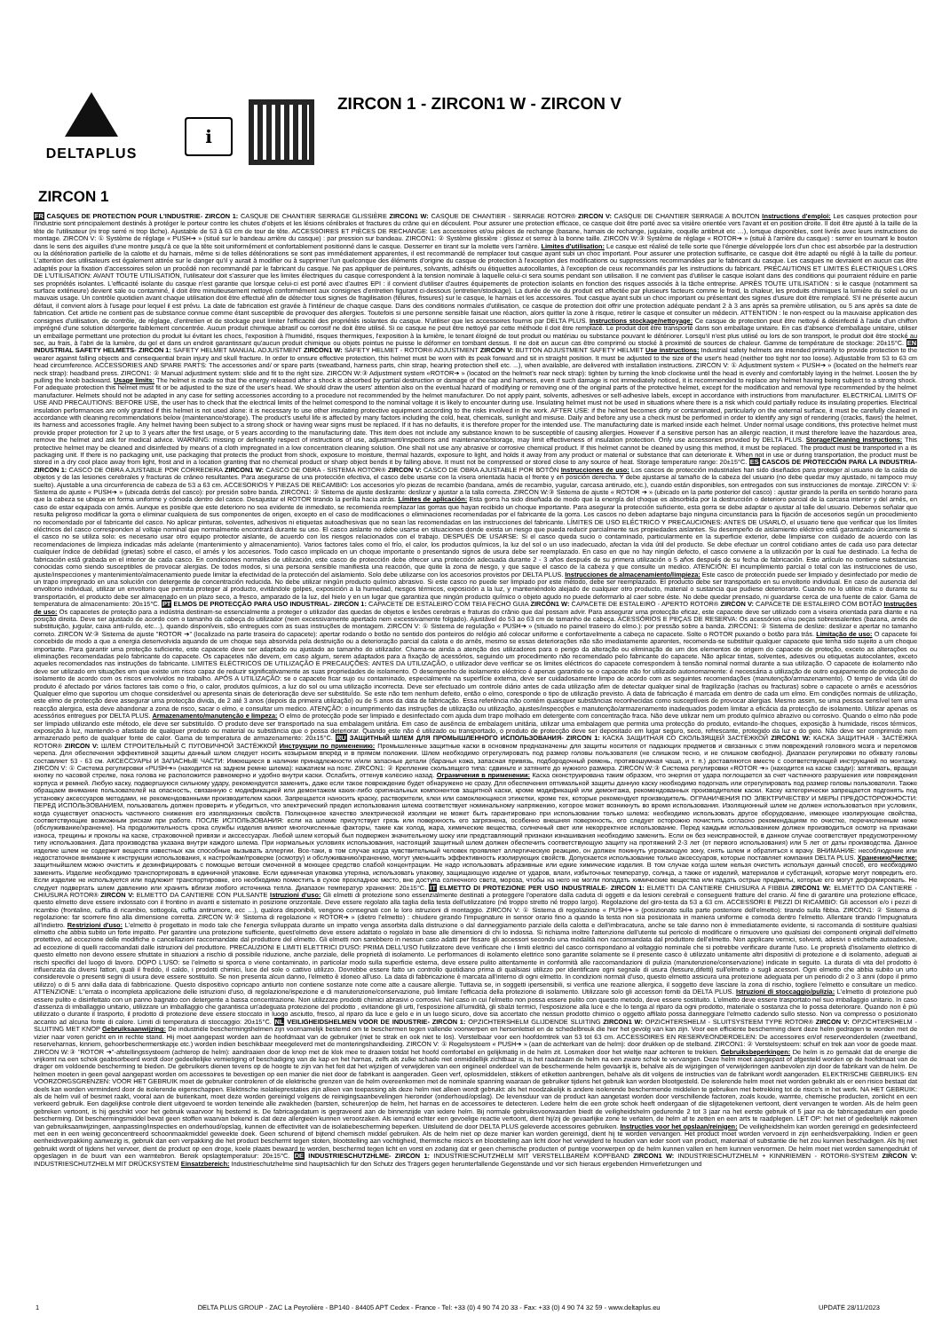DELTAPLUS
i
ZIRCON 1 - ZIRCON1 W - ZIRCON V
ZIRCON 1
FR CASQUES DE PROTECTION POUR L'INDUSTRIE- ZIRCON 1: CASQUE DE CHANTIER SERRAGE GLISSIÈRE ZIRCON1 W: CASQUE DE CHANTIER - SERRAGE ROTOR® ZIRCON V: CASQUE DE CHANTIER SERRAGE A BOUTON Instructions d'emploi: Les casques protection pour l'industrie sont principalement destinés à protéger le porteur contre les chutes d'objets et les lésions cérébrales et fractures du crâne qui en découlent. Pour assurer une protection efficace, ce casque doit être porté avec sa visière orientée vers l'avant et en position droite. Il doit être ajusté à la taille de la tête de l'utilisateur (ni trop serré ni trop lâche). Ajustable de 53 à 63 cm de tour de tête. ACCESSOIRES ET PIÈCES DE RECHANGE: Les accessoires et/ou pièces de rechange (basane, harnais de rechange, jugulaire, coquille antibruit etc …), lorsque disponibles, sont livrés avec leurs instructions de montage. ZIRCON V: ① Système de réglage « PUSH➔ » (situé sur le bandeau arrière du casque) : par pression sur bandeau. ZIRCON1: ② Système glissière : glissez et serrez à la bonne taille. ZIRCON W:③ Système de réglage « ROTOR➔ » (situé à l'arrière du casque) : serrer en tournant le bouton dans le sens des aiguilles d'une montre jusqu'à ce que la tête soit uniformément et confortablement positionné dans le casque. Desserrer en tirant sur la molette vers l'arrière. Limites d'utilisation: Le casque est réalisé de telle sorte que l'énergie développée lors d'un choc est absorbée par la destruction ou la détérioration partielle de la calotte et du harnais, même si de telles détériorations se sont pas immédiatement apparentes, il est recommandé de remplacer tout casque ayant subi un choc important. Pour assurer une protection suffisante, ce casque doit être adapté ou réglé à la taille du porteur. L'attention des utilisateurs est également attirée sur le danger qu'il y aurait à modifier ou à supprimer l'un quelconque des éléments d'origine du casque de protection à l'exception des modifications ou suppressions recommandées par le fabricant du casque. Les casques ne devraient en aucun cas être adaptés pour la fixation d'accessoires selon un procédé non recommandé par le fabricant du casque. Ne pas appliquer de peintures, solvants, adhésifs ou étiquettes autocollantes, à l'exception de ceux recommandés par les instructions du fabricant. PRÉCAUTIONS ET LIMITES ÉLECTRIQUES LORS DE L'UTILISATION: AVANT TOUTE UTILISATION, l'utilisateur doit s'assurer que les limites électriques du casque correspondent à la tension nominale à laquelle celui-ci sera soumis pendant son utilisation. Il ne convient pas d'utiliser le casque isolant dans des conditions qui pourraient réduire en partie ses propriétés isolantes. L'efficacité isolante du casque n'est garantie que lorsque celui-ci est porté avec d'autres EPI : il convient d'utiliser d'autres équipements de protection isolants en fonction des risques associés à la tâche entreprise. APRÈS TOUTE UTILISATION : si le casque (notamment sa surface extérieure) devient sale ou contaminé, il doit être minutieusement nettoyé conformément aux consignes d'entretien figurant ci-dessous (entretien/stockage). La durée de vie du produit est affectée par plusieurs facteurs comme le froid, la chaleur, les produits chimiques la lumière du soleil ou un mauvais usage. Un contrôle quotidien avant chaque utilisation doit être effectué afin de détecter tous signes de fragilisation (fêlures, fissures) sur le casque, le harnais et les accessoires. Tout casque ayant subi un choc important ou présentant des signes d'usure doit être remplacé. S'il ne présente aucun défaut, il convient alors à l'usage pour lequel il est prévu. La date de fabrication est gravée à l'intérieur de chaque casque. Dans des conditions normales d'utilisation, ce casque de protection doit offrir une protection adéquate pendant 2 à 3 ans après sa première utilisation, ou 5 ans après sa date de fabrication. Cet article ne contient pas de substance connue comme étant susceptible de provoquer des allergies. Toutefois si une personne sensible faisait une réaction, alors quitter la zone à risque, retirer le casque et consulter un médecin. ATTENTION : le non-respect ou la mauvaise application des consignes d'utilisation, de contrôle, de réglage, d'entretien et de stockage peut limiter l'efficacité des propriétés isolantes du casque. N'utiliser que les accessoires fournis par DELTA PLUS. Instructions stockage/nettoyage: Ce casque de protection peut être nettoyé & désinfecté à l'aide d'un chiffon imprégné d'une solution détergente faiblement concentrée. Aucun produit chimique abrasif ou corrosif ne doit être utilisé. Si ce casque ne peut être nettoyé par cette méthode il doit être remplacé. Le produit doit être transporté dans son emballage unitaire. En cas d'absence d'emballage unitaire, utiliser un emballage permettant une protection du produit lui évitant les chocs, l'exposition à l'humidité, risques thermiques, l'exposition à la lumière, le tenant éloigné de tout produit ou matériau ou substance pouvant le détériorer. Lorsqu'il n'est plus utilisé ou lors de son transport, le produit doit être stocké au sec, au frais, à l'abri de la lumière, du gel et dans un endroit garantissant qu'aucun produit chimique ou objets pointus ne puisse le déformer en tombant dessus. Il ne doit en aucun cas être comprimé ou stocké à proximité de sources de chaleur. Gamme de température de stockage: 20±15°C. EN INDUSTRIAL SAFETY HELMETS- ZIRCON 1: SAFETY HELMET MANUAL ADJUSTMENT ZIRCON1 W: SAFETY HELMET - ROTOR® ADJUSTMENT ZIRCON V: BUTTON ADJUSTMENT SAFETY HELMET Use instructions: Industrial safety helmets are intended primarily to provide protection to the wearer against falling objects and consequential brain injury and skull fracture. In order to ensure effective protection, this helmet must be worn with its peak forward and sit in straight position. It must be adjusted to the size of the user's head (neither too tight nor too loose). Adjustable from 53 to 63 cm head circumference. ACCESSORIES AND SPARE PARTS: The accessories and/ or spare parts (sweatband, harness parts, chin strap, hearing protection shell etc. ...), when available, are delivered with installation instructions. ZIRCON V: ① Adjustment system « PUSH➔ » (located on the helmet's rear neck strap): headband press. ZIRCON1: ② Manual adjustment system: slide and fit to the right size. ZIRCON W:③ Adjustment system «ROTOR➔ » (located on the helmet's rear neck strap): tighten by turning the knob clockwise until the head is evenly and comfortably laying in the helmet. Loosen the by pulling the knob backward. Usage limits: The helmet is made so that the energy released after a shock is absorbed by partial destruction or damage of the cap and harness, even if such damage is not immediately noticed, it is recommended to replace any helmet having being subject to a strong shock. For adequate protection this helmet must fit or be adjusted to the size of the user's head. We should draw the users' attention also on the eventual hazard of modifying or removing one of the original parts of the protective helmet, except for the modification and removal type recommended by the helmet manufacturer. Helmets should not be adapted in any case for setting accessories according to a procedure not recommended by the helmet manufacturer. Do not apply paint, solvents, adhesives or self-adhesive labels, except in accordance with instructions from manufacturer. ELECTRICAL LIMITS OF USE AND PRECAUTIONS: BEFORE USE, the user has to check that the electrical limits of the helmet correspond to the nominal voltage it is likely to encounter during use. Insulating helmet must not be used in situations where there is a risk which could partially reduce its insulating properties. Electrical insulation performances are only granted if this helmet is not used alone: it is necessary to use other insulating protective equipment according to the risks involved in the work. AFTER USE: if the helmet becomes dirty or contaminated, particularly on the external surface, it must be carefully cleaned in accordance with cleaning recommendations below (maintenance/storage). The product's useful life is affected by many factors including the cold, heat, chemicals, sunlight and misuse. Daily and before any use a check must be performed in order to identify any sign of rendering (cracks, flaws) the helmet, its harness and accessories fragile. Any helmet having been subject to a strong shock or having wear signs must be replaced. If it has no defaults, it is therefore proper for the intended use. The manufacturing date is marked inside each helmet. Under normal usage conditions, this protective helmet must provide proper protection for 2 up to 3 years after the first usage, or 5 years according to the manufacturing date. This item does not include any substance known to be susceptible of causing allergies. However if a sensitive person has an allergic reaction, it must therefore leave the hazardous area, remove the helmet and ask for medical advice. WARNING: missing or deficiently respect of instructions of use, adjustment/inspections and maintenance/storage, may limit effectiveness of insulation protection. Only use accessories provided by DELTA PLUS. Storage/Cleaning instructions: This protective helmet may be cleaned and disinfected by means of a cloth impregnated in a low concentration cleaning solution. One shall not use any abrasive or corrosive chemical product. If this helmet cannot be cleaned by using this method, it must be replaced. The product must be transported in a its packaging unit. If there is no packaging unit, use packaging that protects the product from shock, exposure to moisture, thermal hazards, exposure to light, and holds it away from any product or material or substance that can deteriorate it. When not in use or during transportation, the product must be stored in a dry cool place away from light, frost and in a location granting that no chemical product or sharp object bends it by falling above. It must not be compressed or stored close to any source of heat. Storage temperature range: 20±15°C. ES CASCOS DE PROTECCIÓN PARA LA INDUSTRIA- ZIRCON 1: CASCO DE OBRA AJUSTABLE POR CORREDERA ZIRCON1 W: CASCO DE OBRA - SISTEMA ROTOR® ZIRCON V: CASCO DE OBRA AJUSTABLE POR BOTÓN Instrucciones de uso: Los cascos de protección industriales han sido diseñados para proteger al usuario de la caída de objetos y de las lesiones cerebrales y fracturas de cráneo resultantes. Para asegurarse de una protección efectiva, el casco debe usarse con la visera orientada hacia el frente y en posición derecha. Y debe ajustarse al tamaño de la cabeza del usuario (no debe quedar muy ajustado, ni tampoco muy suelto). Ajustable a una circunferencia de cabeza de 53 a 63 cm. ACCESORIOS Y PIEZAS DE RECAMBIO: Los accesorios y/o piezas de recambio (bandana, arnés de recambio, yugular, carcasa antiruido, etc.), cuando están disponibles, son entregados con sus instrucciones de montaje. ZIRCON V: ① Sistema de ajuste « PUSH➔ » (ubicada detrás del casco): por presión sobre banda. ZIRCON1: ② Sistema de ajuste deslizante: deslizar y ajustar a la talla correcta. ZIRCON W:③ Sistema de ajuste « ROTOR ➔ » (ubicado en la parte posterior del casco) : ajustar girando la perilla en sentido horario para que la cabeza se ubique en forma uniforme y cómoda dentro del casco. Desajustar el ROTOR tirando la perilla hacia atrás. Límites de aplicación: Esta gorra ha sido diseñada de modo que la energía del choque es absorbida por la destrucción o deterioro parcial de la carcasa interior y del arnés, en caso de estar equipada con arnés. Aunque es posible que este deterioro no sea evidente de inmediato, se recomienda reemplazar las gorras que hayan recibido un choque importante. Para asegurar la protección suficiente, esta gorra se debe adaptar o ajustar al talle del usuario. Debemos señalar que resulta peligroso modificar la gorra o eliminar cualquiera de sus componentes de origen, excepto en el caso de modificaciones o eliminaciones recomendadas por el fabricante de la gorra. Los cascos no deben adaptarse bajo ninguna circunstancia para la fijación de accesorios según un procedimiento no recomendado por el fabricante del casco. No aplicar pinturas, solventes, adhesivos ni etiquetas autoadhesivas que no sean las recomendadas en las instrucciones del fabricante. LÍMITES DE USO ELÉCTRICO Y PRECAUCIONES: ANTES DE USARLO, el usuario tiene que verificar que los límites eléctricos del casco corresponden al voltaje nominal que normalmente encontrará durante su uso. El casco aislante no debe usarse en situaciones donde exista un riesgo que pueda reducir parcialmente sus propiedades aislantes. Su desempeño de aislamiento eléctrico está garantizado únicamente si el casco no se utiliza solo: es necesario usar otro equipo protector aislante, de acuerdo con los riesgos relacionados con el trabajo. DESPUÉS DE USARSE: Si el casco queda sucio o contaminado, particularmente en la superficie exterior, debe limpiarse con cuidado de acuerdo con las recomendaciones de limpieza indicadas más adelante (mantenimiento y almacenamiento). Varios factores tales como el frío, el calor, los productos químicos, la luz del sol o un uso inadecuado, afectan la vida útil del producto. Se debe efectuar un control cotidiano antes de cada uso para detectar cualquier índice de debilidad (grietas) sobre el casco, el arnés y los accesorios. Todo casco implicado en un choque importante o presentando signos de usura debe ser reemplazado. En caso en que no hay ningún defecto, el casco conviene a la utilización por la cual fue destinado. La fecha de fabricación está grabada en el interior de cada casco. En condiciones normales de utilización, este casco de protección debe ofrecer una protección adecuada durante 2 - 3 años después de su primera utilización o 5 años después de su fecha de fabricación. Este artículo no contiene substancias conocidas como siendo susceptibles de provocar alergias. De todos modos, si una persona sensible manifiesta una reacción, que quite la zona de riesgo, y que saque el casco de la cabeza y que consulte un medico. ATENCIÓN: El incumplimiento parcial o total con las instrucciones de uso, ajuste/inspecciones y mantenimiento/almacenamiento puede limitar la efectividad de la protección del aislamiento. Solo debe utilizarse con los accesorios provistos por DELTA PLUS. Instrucciones de almacenamiento/limpieza: Este casco de protección puede ser limpiado y desinfectado por medio de un trapo impregnado en una solución con detergente de concentración reducida. No debe utilizar ningún producto químico abrasivo. Si este casco no puede ser limpiado por este método, debe ser reemplazado. El producto debe ser transportado en su envoltorio individual. En caso de ausencia del envoltorio individual, utilizar un envoltorio que permita proteger al producto, evitándole golpes, exposición a la humedad, riesgos térmicos, exposición a la luz, y manteniéndolo alejado de cualquier otro producto, material o sustancia que pudiese deteriorarlo. Cuando no lo utilice más o durante su transportación, el producto debe ser almacenado en un plazo seco, a fresco, amparado de la luz, del hielo y en un lugar que garantiza que ningún producto químico o objeto agudo no puede deformarlo al caer sobre éste. No debe quedar prensado, ni guardarse cerca de una fuente de calor. Gama de temperatura de almacenamiento: 20±15°C. PT ELMOS DE PROTECÇÃO PARA USO INDUSTRIAL- ZIRCON 1: CAPACETE DE ESTALEIRO COM TEIA FECHO GUIA ZIRCON1 W: CAPACETE DE ESTALEIRO - APERTO ROTOR® ZIRCON V: CAPACETE DE ESTALEIRO COM BOTÃO Instruções de uso: Os capacetes de proteção para a indústria destinam-se essencialmente a proteger o utilizador das quedas de objetos e lesões cerebrais e fraturas do crânio que daí possam advir. Para assegurar uma protecção eficaz, este capacete deve ser utilizado com a viseira orientada para diante e na posição direita. Deve ser ajustado de acordo com o tamanho da cabeça do utilizador (nem excessivamente apertado nem excessivamente folgado). Ajustável do 53 ao 63 cm de tamanho de cabeça. ACESSÓRIOS E PEÇAS DE RESERVA: Os acessórios e/ou peças sobressalentes (bazana, arnês de substituição, jugular, caixa anti-ruído, etc…), quando disponíveis, são entregues com as suas instruções de montagem. ZIRCON V: ① Sistema de regulação « PUSH➔ » (situado no painel traseiro do elmo.): por pressão sobre a banda. ZIRCON1: ② Sistema de deslize: deslizar e apertar no tamanho correto. ZIRCON W:③ Sistema de ajuste "ROTOR ➔" (localizado na parte traseira do capacete): apertar rodando o botão no sentido dos ponteiros do relógio até colocar uniforme e confortavelmente a cabeça no capacete. Solte o ROTOR puxando o botão para trás. Limitação de uso: O capacete foi concebido de modo a que a energia desenvolvida aquando de um choque seja absorvida pela destruição ou a deterioração parcial da calota e do arnês, mesmo se essas deteriorações não são imediatamente aparentes, recomenda-se substituir qualquer capacete que tenha sido sujeito a um choque importante. Para garantir uma proteção suficiente, este capacete deve ser adaptado ou ajustado ao tamanho do utilizador. Chama-se ainda a atenção dos utilizadores para o perigo da alteração ou eliminação de um dos elementos de origem do capacete de proteção, exceto as alterações ou eliminações recomendadas pelo fabricante do capacete. Os capacetes não devem, em caso algum, serem adaptados para a fixação de acessórios, seguindo um procedimento não recomendado pelo fabricante do capacete. Não aplicar tintas, solventes, adesivos ou etiquetas autocolantes, exceto aqueles recomendados nas instruções do fabricante. LIMITES ELÉCTRICOS DE UTILIZAÇÃO E PRECAUÇÕES: ANTES DA UTILIZAÇÃO, o utilizador deve verificar se os limites eléctricos do capacete correspondem à tensão nominal normal durante a sua utilização. O capacete de isolamento não deve ser utilizado em situações em que existe um risco capaz de reduzir significativamente as suas propriedades de isolamento. O desempenho de isolamento eléctrico é apenas garantido se o capacete não for utilizado autonomamente: é necessária a utilização de outro equipamento de protecção de isolamento de acordo com os riscos envolvidos no trabalho. APÓS A UTILIZAÇÃO: se o capacete ficar sujo ou contaminado, especialmente na superfície externa, deve ser cuidadosamente limpo de acordo com as seguintes recomendações (manutenção/armazenamento). O tempo de vida útil do produto é afectado por vários factores tais como o frio, o calor, produtos químicos, a luz do sol ou uma utilização incorrecta. Deve ser efectuado um controle diário antes de cada utilização afim de detectar qualquer sinal de fragilização (rachas ou fracturas) sobre o capacete o arnês e acessórios Qualquer elmo que suportou um choque considerável ou apresenta sinais de deterioração deve ser substituído. Se este não tem nenhum defeito, então o elmo, coresponde o tipo de utilização previsto. A data de fabricação é marcada em dentro de cada um elmo. Em condições normais de utilização, este elmo de protecção deve assegurar uma protecção divida, de 2 até 3 anos (depois da primeira utilização) ou de 5 anos da data de fabricação. Essa referência não contém quaisquer substâncias reconhecidas como susceptíveis de provocar alergias. Mesmo assim, se uma pessoa sensível tem uma reacção alergica, esta deve abandonar a zona de risco, sacar o elmo, e consultar um medico. ATENÇÃO: o incumprimento das instruções de utilização ou utilização, ajustes/inspecções e manutenção/armazenamento inadequados podem limitar a eficácia da protecção de isolamento. Utilizar apenas os acessórios entregues por DELTA PLUS. Armazenamento/manutenção e limpeza: O elmo de protecção pode ser limpiado e desinfectado com ajuda dum trapo molhado em detergente com concentração fraca. Não deve utilizar nem um produto químico abrazivo ou corrosivo. Quando o elmo não pode ser limpiado utilizando este método, ele deve ser substituído. O produto deve ser transportado na sua embalagem unitária. Em caso de ausência de embalagem unitária, utilizar uma embalagem que permita uma protecção do produto, evitando-lhe choques, exposição à humidade, riscos térmicos, exposição à luz, mantendo-o afastado de qualquer produto ou material ou substância que o possa deteriorar. Quando este não é utilizado ou transportado, o produto de protecção deve ser depositado em lugar seguro, seco, refrescante, protegido da luz e do geio. Não deve ser comprimido nem armazenado perto de qualquer fonte de calor. Gama de temperatura de armazenamento: 20±15°C. RU ЗАЩИТНЫЙ ШЛЕМ ДЛЯ ПРОМЫШЛЕННОГО ИСПОЛЬЗОВАНИЯ- ZIRCON 1: КАСКА ЗАЩИТНАЯ СО СКОЛЬЗЯЩЕЙ ЗАСТЁЖКОЙ ZIRCON1 W: КАСКА ЗАЩИТНАЯ - ЗАСТЁЖКА ROTOR® ZIRCON V: ШЛЕМ СТРОИТЕЛЬНЫЙ С ПУГОВИЧНОЙ ЗАСТЁЖКОЙ Инструкции по применению: Промышленные защитные каски в основном предназначены для защиты носителя от падающих предметов и связанных с этим повреждений головного мозга и переломов черепа. Для обеспечения эффективной защиты данный шлем следует носить козырьком вперёд и в прямом положении. Шлем необходимо отрегулировать под размер головы пользователя (не слишком тесно, и не слишком свободно). Диапазон регулировки по обхвату головы составляет 53 - 63 см. АКСЕССУАРЫ И ЗАПАСНЫЕ ЧАСТИ: Имеющиеся в наличии принадлежности и/или запасные детали (баранья кожа, запасная привязь, подбородочный ремень, противошумная чаша, и т. п.) доставляются вместе с соответствующей инструкцией по монтажу. ZIRCON V: ① Система регулировки «PUSH➔» (находится на заднем ремне шлема): нажатием на пояс. ZIRCON1: ② Крепление скользящего типа: сдвиньте и затяните до нужного размера. ZIRCON W:③ Система регулировки «ROTOR ➔» (находится на каске сзади): затягивать, вращая кнопку по часовой стрелке, пока голова не расположится равномерно и удобно внутри каски. Ослабить, оттенув колёсико назад. Ограничения в применении: Каска сконструирована таким образом, что энергия от удара поглощается за счет частичного разрушения или повреждения корпуса и ремней. Любую каску, подвергшуюся сильному удару, рекомендуется заменить, даже если такое повреждение будет обнаружено не сразу. Для обеспечения оптимальной защиты данную каску необходимо подогнать или отрегулировать под размер головы пользователя. Также обращаем внимание пользователей на опасность, связанную с модификацией или демонтажем каких-либо оригинальных компонентов защитной каски, кроме модификаций или демонтажа, рекомендованных производителем каски. Каску категорически запрещается подгонять под установку аксессуаров методами, не рекомендованными производителем каски. Запрещается наносить краску, растворители, клеи или самоклеющиеся этикетки, кроме тех, которые рекомендует производитель. ОГРАНИЧЕНИЯ ПО ЭЛЕКТРИЧЕСТВУ И МЕРЫ ПРЕДОСТОРОЖНОСТИ: ПЕРЕД ИСПОЛЬЗОВАНИЕМ, пользователь должен проверить и убедиться, что электрический предел использования шлема соответствует номинальному напряжению, которое может возникнуть во время использования. Изоляционный шлем не должен использоваться при условиях, когда существует опасность частичного снижения его изоляционных свойств. Полноценное качество электрической изоляции не может быть гарантировано при использовании только шлема: необходимо использовать другое оборудование, имеющее изолирующие свойства, соответствующие возможным рискам при работе. ПОСЛЕ ИСПОЛЬЗОВАНИЯ: если на шлеме присутствует грязь или поверхность его загрязнена, особенно внешняя поверхность, его следует осторожно почистить согласно рекомендациям по очистке, перечисленным ниже (обслуживание/хранение). На продолжительность срока службы изделия влияют многочисленные факторы, такие как холод, жара, химические вещества, солнечный свет или некорректное использование. Перед каждым использованием должен производиться осмотр на признаки износа, трещины и проколы на каске, страховочной привязи и акссессуарах. Любой шлем который был подвержен значительному шоку или представляющий признаки изнашивания необходимо заменить. Если он без неисправностей, в данном случае соответствует предусмотренному типу использования. Дата производства указана внутри каждого шлема. При нормальных условиях использования, настоящий защитный шлем должен обеспечить соответствующую защиту на протяжений 2-3 лет (от первого использования) или 5 лет от даты производства. Данное изделие шлем не содержит веществ известных как способные вызывать аллергии. Все-таки, в том случае когда чувствительный человек проявляет аллергическую реакцию, он должен покинуть угрожающую зону, снять шлем и обратиться к врачу. ВНИМАНИЕ: несоблюдение или недостаточное внимание к инструкции использования, к настройкам/проверке (осмотру) и обслуживанию/хранению, могут уменьшить эффективность изолирующих свойств. Допускается использование только аксессуаров, которые поставляет компания DELTA PLUS. Хранению/Чистке: защитныйшлем можно очистить и дезинфицировать с помощью ветоши смоченной в моющее средство слабой концентрации. Не надо использовать абразивные или едкие химические изделия. В том случае когда шлем нельзя очистить используя данный способ, его необходимо заменить. Изделие необходимо транспортировать в единичной упаковке. Если единичная упаковка утеряна, использовать упаковку, защищающую изделие от ударов, влаги, избыточных температур, солнца, а также от изделий, материалов и субстанций, которые могут повредить его. Если изделие не используется или подлежит транспортировке, его необходимо поместить в сухое прохладное место, вне доступа солнечного света, мороза, чтобы на него не могли попадать химические вещества или падать острые предметы, которые его могут деформировать. Не следует подвергать шлем давлению или хранить вблизи любого источника тепла. Диапазон температур хранения: 20±15°C. IT ELMETTO DI PROTEZIONE PER USO INDUSTRIALE- ZIRCON 1: ELMETTI DA CANTIERE CHIUSURA A FIBBIA ZIRCON1 W: ELMETTO DA CANTIERE - CHIUSURA ROTOR® ZIRCON V: ELMETTO DA CANTIERE CON PULSANTE Istruzioni d'uso: Gli elmetti di protezione sono essenzialmente destinati a proteggere l'operatore dalla caduta di oggetti e da lesioni cerebrali e conseguenti fratture del cranio. Al fine di garantire una protezione efficace, questo elmetto deve essere indossato con il frontino in avanti e sistemato in posizione orizzontale. Deve essere regolato alla taglia della testa dell'utilizzatore (né troppo stretto né troppo largo). Regolazione del giro-testa da 53 a 63 cm. ACCESSORI E PEZZI DI RICAMBIO: Gli accessori e/o i pezzi di ricambio (frontalino, cuffia di ricambio, sottogola, cuffia antirumore, ecc …), qualora disponibili, vengono consegnati con le loro istruzioni di montaggio. ZIRCON V: ① Sistema di regolazione « PUSH➔ » (posizionato sulla parte posteriore dell'elmetto): tirando sulla fibbia. ZIRCON1: ② Sistema di regolazione: far scorrere fino alla dimensione corretta. ZIRCON W:③ Sistema di regolazione « ROTOR➔ » (dietro l'elmetto) : chiudere girando l'impugnature in sensor orario fino a quando la testa non sia posizionata in maniera uniforme e comoda dentro l'elmetto. Allentare tirando l'impugnatura all'indietro. Restrizioni d'uso: L'elmetto è progettato in modo tale che l'energia sviluppata durante un impatto venga assorbita dalla distruzione o dal danneggiamento parziale della calotta e dell'imbracatura, anche se tale danno non è immediatamente evidente, si raccomanda di sostituire qualsiasi elmetto che abbia subito un forte impatto. Per garantire una protezione sufficiente, quest'elmetto deve essere adattato o regolato in base alle dimensioni di chi lo indossa. Si richiama inoltre l'attenzione dell'utente sul pericolo di modificare o rimuovere uno qualsiasi dei componenti originali dell'elmetto protettivo, ad eccezione delle modifiche o cancellazioni raccomandate dal produttore del elmetto. Gli elmetti non sarebbero in nessun caso adatti per fissare gli accessori secondo una modalità non raccomandata dal produttore dell'elmetto. Non applicare vernici, solventi, adesivi o etichette autoadesive, ad eccezione di quelli raccomandati dalle istruzioni del produttore. PRECAUZIONI E LIMITI ELETTRICI D'USO: PRIMA DELL'USO l'utilizzatore deve verificare che i limiti elettrici del casco corrispondano al voltaggio nominale che si potrebbe verificare durante l'uso. Le proprietà d'isolamento elettrico di questo elmetto non devono essere sfruttate in situazioni a rischio di possibile riduzione, anche parziale, delle proprietà di isolamento. Le performances di isolamento elettrico sono garantite solamente se il presente casco è utilizzato unitamente altri dispositivi di protezione e di isolamento, adeguati ai rischi specifici del luogo di lavoro. DOPO L'USO: se l'elmetto si sporca o viene contaminato, in particolar modo sulla superficie esterna, deve essere pulito attentamente in conformità alle raccomandazioni di pulizia (manutenzione/conservazione) indicate in seguito. La durata di vita del prodotto è influenzata da diversi fattori, quali il freddo, il caldo, i prodotti chimici, luce del sole o cattivo utilizzo. Dovrebbe essere fatto un controllo quotidiano prima di qualsiasi utilizzo per identificare ogni segnale di usura (fessure,difetti) sull'elmetto o sugli acessori. Ogni elmetto che abbia subito un urto considerevole o presenti segni di usura deve essere sostituito. Se non presenta alcun danno, l'elmetto è idoneo all'uso. La data di fabbricazione è marcata all'interno di ogni elmetto. In condizioni normali d'uso, questo elmetto assicura una protezione adeguata per un periodo di 2 o 3 anni (dopo il primo utilizzo) o di 5 anni dalla data di fabbricazione. Questo dispositivo copricapo antiurto non contiene sostanze note come atte a causare allergie. Tuttavia se, in soggetti ipersensibili, si verifica une reazione allergica, il soggetto deve lasciare la zona di rischio, togliere l'elmetto e consultare un medico. ATTENZIONE: L''errata o incompleta applicazione delle istruzioni d'uso, di regolazione/ispezione e di manutenzione/conservazione, può limitare l'efficacia della protezione di isolamento. Utilizzare solo gli accessori forniti da DELTA PLUS. Istruzioni di stoccaggio/pulizia: L'elmetto di protezione può essere pulito e disinfettato con un panno bagnato con detergente a bassa concentrazione. Non utilizzare prodotti chimici abrasivi o corrosivi. Nel caso in cui l'elmetto non possa essere pulito con questo metodo, deve essere sostituito. L'elmetto deve essere trasportato nel suo imballaggio unitario. In caso d'assenza di imballaggio unitario, utilizzare un imballaggio che garantisca un'adeguata protezione del prodotto , evitandone gli urti, l'esposizione all'umidità, gli sbalzi termici, l'esposizione alla luce e che lo tenga al riparo da ogni prodotto, materiale o sostanza che lo possa deteriorare. Quando non è più utilizzato o durante il trasporto, il prodotto di protezione deve essere stoccato in luogo asciutto, fresco, al riparo da luce e gelo e in un luogo sicuro, dove sia accertato che nessun prodotto chimico o oggetto affilato possa danneggiare l'elmetto cadendo sullo stesso. Non va compresso o posizionato accanto ad alcuna fonte di calore. Limiti di temperatura di stoccaggio: 20±15°C. NL VEILIGHEIDSHELMEN VOOR DE INDUSTRIE- ZIRCON 1: OPZICHTERSHELM GLIJDENDE SLUITING ZIRCON1 W: OPZICHTERSHELM - SLUITSYSTEEM TYPE ROTOR® ZIRCON V: OPZICHTERSHELM - SLUITING MET KNOP Gebruiksaanwijzing: De industriële beschermingshelmen zijn voornamelijk bestemd om te beschermen tegen vallende voorwerpen en hersenletsel en de schedelbreuk die hier het gevolg van kan zijn. Voor een efficiënte bescherming dient deze helm gedragen te worden met de vizier naar voren gericht en in rechte stand. Hij moet aangepast worden aan de hoofdmaat van de gebruiker (niet te strak en ook niet te los). Verstelbaar voor een hoofdomtrek van 53 tot 63 cm. ACCESSOIRES EN RESERVEONDERDELEN: De accessoires en/of reserveonderdelen (zweetband, reserveharnas, kinriem, gehoorbeschermerskapje etc.) worden indien beschikbaar meegeleverd met de monteringshandleiding. ZIRCON V: ① Regelsysteem « PUSH➔ » (aan de achterkant van de helm): door drukken op de stelband. ZIRCON1: ② Verstelsysteem: schuif en trek aan voor de goede maat. ZIRCON W:③ "ROTOR ➔"-afstellingssysteem (achterop de helm): aandraaien door de knop met de klok mee te draaien totdat het hoofd comfortabel en gelijkmatig in de helm zit. Losmaken door het wieltje naar achteren te trekken. Gebruiksbeperkingen: De helm is zo gemaakt dat de energie die vrijkomt na een schok geabsorbeerd wordt door gedeeltelijke vernietiging of beschadiging van de kap en het harnas, zelfs als zulke schade niet onmiddellijk zichtbaar is, is het raadzaam de helm na een zware schok te vervangen. Deze helm moet aangepast of afgesteld worden op de hoofdmaat van de drager om voldoende bescherming te bieden. De gebruikers dienen tevens op de hoogte te zijn van het feit dat het wijzigen of verwijderen van een origineel onderdeel van de beschermende helm gevaarlijk is, behalve als de wijzigingen of verwijderingen aanbevolen zijn door de fabrikant van de helm. De helmen moeten in geen geval aangepast worden om accessoires te bevestigen op een manier die niet door de fabrikant is aangeraden. Geen verf, oplosmiddelen, stikkers of etiketten aanbrengen, behalve als dit volgens de instructies van de fabrikant wordt aangeraden. ELEKTRISCHE GEBRUIKS- EN VOORZORGSGRENZEN: VOOR HET GEBRUIK moet de gebruiker controleren of de elektrische grenzen van de helm overeenkomen met de nominale spanning waaraan de gebruiker tijdens het gebruik kan worden blootgesteld. De isolerende helm moet niet worden gebruikt als er een risico bestaat dat deels kan worden verminderd door de isolerende eigenschappen. Elektrische isolatieprestaties zijn alleen van toepassing als deze helm niet alleen wordt gebruikt: als het noodzakelijk is andere isolerende beschermende middelen te gebruiken met betrekking tot de risico's in het werk. NA HET GEBRUIK: als de helm vuil of besmet raakt, vooral aan de buitenkant, moet deze worden gereinigd volgens de reinigingsaanbevelingen hieronder (onderhoud/opslag). De levensduur van de product kan aangetast worden door verschillende factoren, zoals koude, warmte, chemische producten, zonlicht en een verkeerd gebruik. Een dagelijkse controle dient uitgevoerd te worden teneinde alle zwakheden (barsten, scheuren)op de helm, het harnas en de accessoires te detecteren. Ledere helm die een grote schok heeft ondergaan of die slijtagetekenen vertoont, dient vervangen te worden. Als de helm geen gebreken vertoont, is hij geschikt voor het gebruik waarvoor hij bestemd is. De fabricagedatum is gegraveerd aan de binnenzijde van iedere helm. Bij normale gebruiksvoorwaarden biedt de veiligheidshelm gedurende 2 tot 3 jaar na het eerste gebruik of 5 jaar na de fabricagedatum een goede bescherming. Dit beschermingsmiddel bevat geen stoffen waarvan bekend is dat deze allergieën kunnen veroorzaken. Als iemand echter een gevoelige reactie vertoont, dient hij/zij de gevaarlijke zone te verlaten, de helm af te zetten en een arts te raadplegen. LET OP: het niet of gedeeltelijk nakomen van gebruiksaanwijzingen, aanpassing/inspecties en onderhoud/opslag, kunnen de effectiviteit van de isolatiebescherming beperken. Uitsluitend de door DELTA PLUS geleverde accessoires gebruiken. Instructies voor het opslaan/reinigen: De veiligheidshelm kan worden gereinigd en gedesinfecteerd met een in een weinig geconcentreerd schoonmaakmiddel geweekte doek. Geen schurend of bijtend chemisch middel gebruiken. Als de helm niet op deze manier kan worden gereinigd, dient hij te worden vervangen. Het product moet worden vervoerd in zijn eenheidsverpakking. Indien er geen eenheidsverpakking aanwezig is, gebruik dan een verpakking die het product beschermt tegen stoten, blootstelling aan vochtigheid, thermische risico's en blootstelling aan licht door het verwijderd te houden van ieder soort van product, materiaal of substantie die het zou kunnen beschadigen. Als hij niet gebruikt wordt of tijdens het vervoer, dient de product op een droge, koele plaats bewaard te worden, beschermd tegen licht en vorst en zodanig dat er geen chemische producten of puntige voorwerpen op de helm kunnen vallen en hem kunnen vervormen. De helm moet niet worden samengedrukt of opgeslagen in de buurt van een warmtebron. Bereik opslagtemperatuur: 20±15°C. DE INDUSTRIESCHUTZHLME- ZIRCON 1: INDUSTRIESCHUTZHELM MIT VERSTELLBAREM KOPFBAND ZIRCON1 W: INDUSTRIESCHUTZHELM + KINNRIEMEN - ROTOR®-SYSTEM ZIRCON V: INDUSTRIESCHUTZHELM MIT DRÜCKSYSTEM Einsatzbereich: Industrieschutzhelme sind hauptsächlich für den Schutz des Trägers gegen herunterfallende Gegenstände und vor sich hieraus ergebenden Hirnverletzungen und
1 DELTA PLUS GROUP - ZAC La Peyrolière - BP140 - 84405 APT Cedex - France - Tel: +33 (0) 4 90 74 20 33 - Fax: +33 (0) 4 90 74 32 59 - www.deltaplus.eu UPDATE 28/11/2023